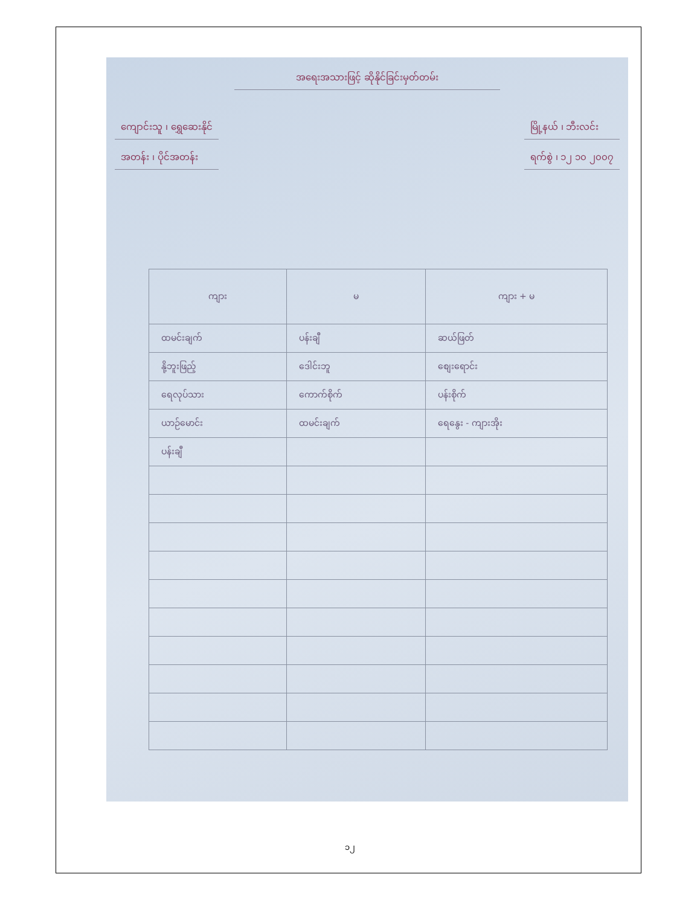အရေးအသားဖြင့် ဆိုနိုင်ခြင်းမှတ်တမ်း
ကျောင်းသူ ၊ ရွှေဆေးနိုင်
အတန်း ၊ ပိုင်အတန်း
မြို့နယ် ၊ ဘီးလင်း
ရက်စွဲ ၊ ၁၂ ၁၀ ၂၀၀၇
| ကျား | မ | ကျား + မ |
| --- | --- | --- |
| ထမင်းချက် | ပန်းချီ | ဆယ်ဖြတ် |
| နို့ဘူးဖြည့် | ဒေါင်းဘူ | စျေးရောင်း |
| ရေလုပ်သား | ကောက်စိုက် | ပန်းစိုက် |
| ယာဉ်မောင်း | ထမင်းချက် | ရေနွေး - ကျားအိုး |
| ပန်းချီ | | |
၁၂